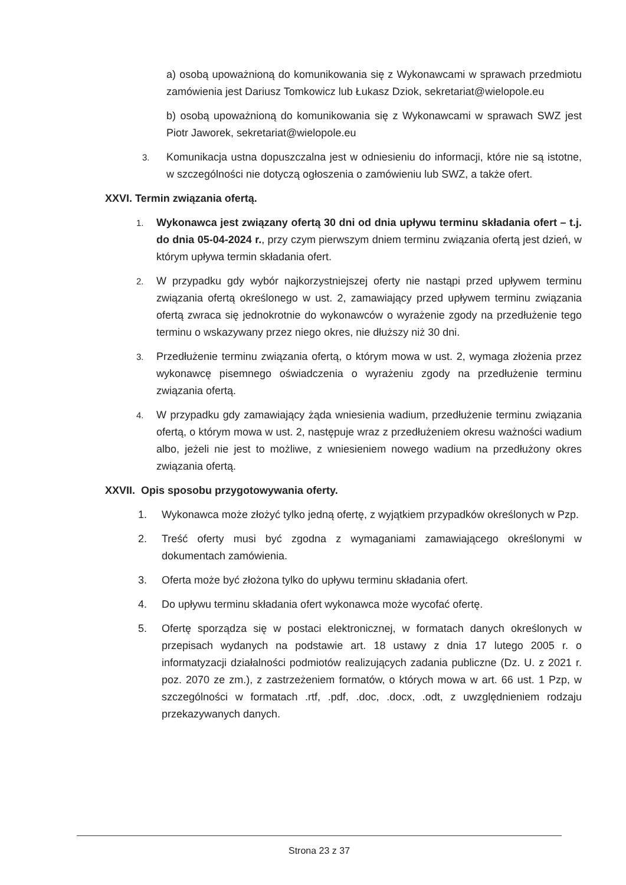a) osobą upoważnioną do komunikowania się z Wykonawcami w sprawach przedmiotu zamówienia jest Dariusz Tomkowicz lub Łukasz Dziok, sekretariat@wielopole.eu
b) osobą upoważnioną do komunikowania się z Wykonawcami w sprawach SWZ jest Piotr Jaworek, sekretariat@wielopole.eu
3. Komunikacja ustna dopuszczalna jest w odniesieniu do informacji, które nie są istotne, w szczególności nie dotyczą ogłoszenia o zamówieniu lub SWZ, a także ofert.
XXVI. Termin związania ofertą.
1. Wykonawca jest związany ofertą 30 dni od dnia upływu terminu składania ofert – t.j. do dnia 05-04-2024 r., przy czym pierwszym dniem terminu związania ofertą jest dzień, w którym upływa termin składania ofert.
2. W przypadku gdy wybór najkorzystniejszej oferty nie nastąpi przed upływem terminu związania ofertą określonego w ust. 2, zamawiający przed upływem terminu związania ofertą zwraca się jednokrotnie do wykonawców o wyrażenie zgody na przedłużenie tego terminu o wskazywany przez niego okres, nie dłuższy niż 30 dni.
3. Przedłużenie terminu związania ofertą, o którym mowa w ust. 2, wymaga złożenia przez wykonawcę pisemnego oświadczenia o wyrażeniu zgody na przedłużenie terminu związania ofertą.
4. W przypadku gdy zamawiający żąda wniesienia wadium, przedłużenie terminu związania ofertą, o którym mowa w ust. 2, następuje wraz z przedłużeniem okresu ważności wadium albo, jeżeli nie jest to możliwe, z wniesieniem nowego wadium na przedłużony okres związania ofertą.
XXVII. Opis sposobu przygotowywania oferty.
1. Wykonawca może złożyć tylko jedną ofertę, z wyjątkiem przypadków określonych w Pzp.
2. Treść oferty musi być zgodna z wymaganiami zamawiającego określonymi w dokumentach zamówienia.
3. Oferta może być złożona tylko do upływu terminu składania ofert.
4. Do upływu terminu składania ofert wykonawca może wycofać ofertę.
5. Ofertę sporządza się w postaci elektronicznej, w formatach danych określonych w przepisach wydanych na podstawie art. 18 ustawy z dnia 17 lutego 2005 r. o informatyzacji działalności podmiotów realizujących zadania publiczne (Dz. U. z 2021 r. poz. 2070 ze zm.), z zastrzeżeniem formatów, o których mowa w art. 66 ust. 1 Pzp, w szczególności w formatach .rtf, .pdf, .doc, .docx, .odt, z uwzględnieniem rodzaju przekazywanych danych.
Strona 23 z 37